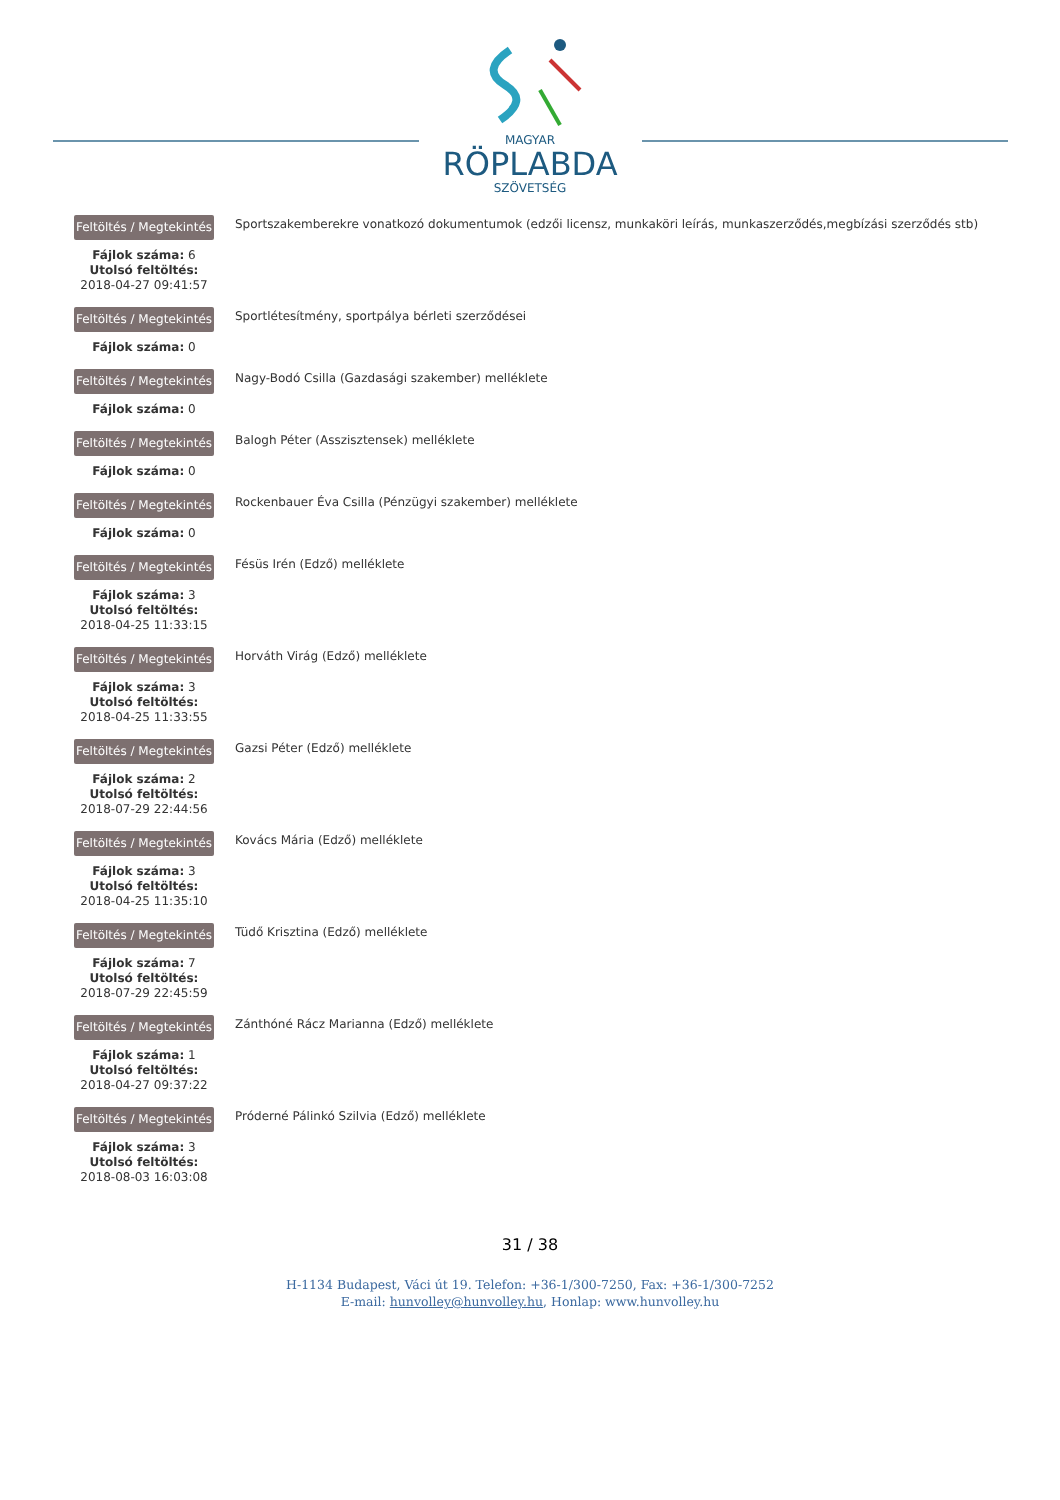MAGYAR
RÖPLABDA
SZÖVETSÉG
Feltöltés / Megtekintés
Fájlok száma: 6
Utolsó feltöltés:
2018-04-27 09:41:57
Sportszakemberekre vonatkozó dokumentumok (edzői licensz, munkaköri leírás, munkaszerződés,megbízási szerződés stb)
Feltöltés / Megtekintés
Fájlok száma: 0
Sportlétesítmény, sportpálya bérleti szerződései
Feltöltés / Megtekintés
Fájlok száma: 0
Nagy-Bodó Csilla (Gazdasági szakember) melléklete
Feltöltés / Megtekintés
Fájlok száma: 0
Balogh Péter (Asszisztensek) melléklete
Feltöltés / Megtekintés
Fájlok száma: 0
Rockenbauer Éva Csilla (Pénzügyi szakember) melléklete
Feltöltés / Megtekintés
Fájlok száma: 3
Utolsó feltöltés:
2018-04-25 11:33:15
Fésüs Irén (Edző) melléklete
Feltöltés / Megtekintés
Fájlok száma: 3
Utolsó feltöltés:
2018-04-25 11:33:55
Horváth Virág (Edző) melléklete
Feltöltés / Megtekintés
Fájlok száma: 2
Utolsó feltöltés:
2018-07-29 22:44:56
Gazsi Péter (Edző) melléklete
Feltöltés / Megtekintés
Fájlok száma: 3
Utolsó feltöltés:
2018-04-25 11:35:10
Kovács Mária (Edző) melléklete
Feltöltés / Megtekintés
Fájlok száma: 7
Utolsó feltöltés:
2018-07-29 22:45:59
Tüdő Krisztina (Edző) melléklete
Feltöltés / Megtekintés
Fájlok száma: 1
Utolsó feltöltés:
2018-04-27 09:37:22
Zánthóné Rácz Marianna (Edző) melléklete
Feltöltés / Megtekintés
Fájlok száma: 3
Utolsó feltöltés:
2018-08-03 16:03:08
Próderné Pálinkó Szilvia (Edző) melléklete
31 / 38
H-1134 Budapest, Váci út 19. Telefon: +36-1/300-7250, Fax: +36-1/300-7252
E-mail: hunvolley@hunvolley.hu, Honlap: www.hunvolley.hu